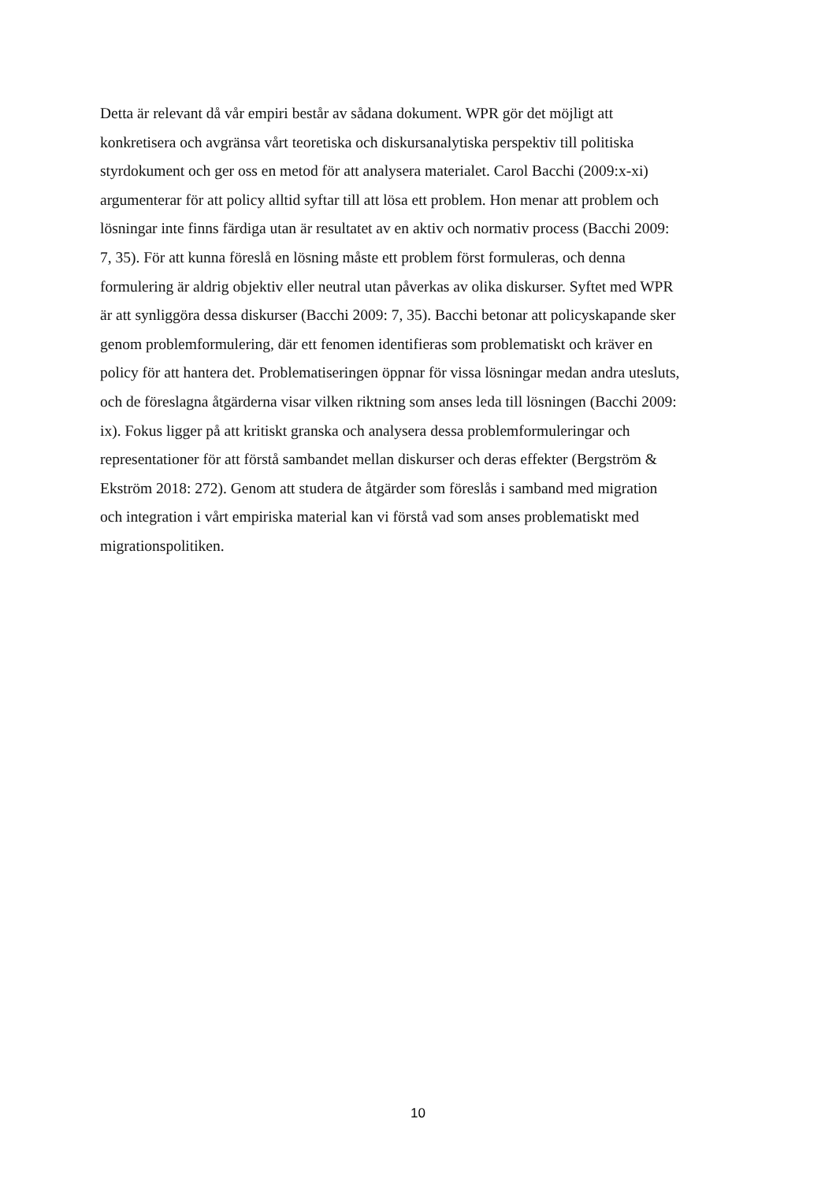Detta är relevant då vår empiri består av sådana dokument. WPR gör det möjligt att
konkretisera och avgränsa vårt teoretiska och diskursanalytiska perspektiv till politiska
styrdokument och ger oss en metod för att analysera materialet. Carol Bacchi (2009:x-xi)
argumenterar för att policy alltid syftar till att lösa ett problem. Hon menar att problem och
lösningar inte finns färdiga utan är resultatet av en aktiv och normativ process (Bacchi 2009:
7, 35). För att kunna föreslå en lösning måste ett problem först formuleras, och denna
formulering är aldrig objektiv eller neutral utan påverkas av olika diskurser. Syftet med WPR
är att synliggöra dessa diskurser (Bacchi 2009: 7, 35). Bacchi betonar att policyskapande sker
genom problemformulering, där ett fenomen identifieras som problematiskt och kräver en
policy för att hantera det. Problematiseringen öppnar för vissa lösningar medan andra utesluts,
och de föreslagna åtgärderna visar vilken riktning som anses leda till lösningen (Bacchi 2009:
ix). Fokus ligger på att kritiskt granska och analysera dessa problemformuleringar och
representationer för att förstå sambandet mellan diskurser och deras effekter (Bergström &
Ekström 2018: 272). Genom att studera de åtgärder som föreslås i samband med migration
och integration i vårt empiriska material kan vi förstå vad som anses problematiskt med
migrationspolitiken.
10